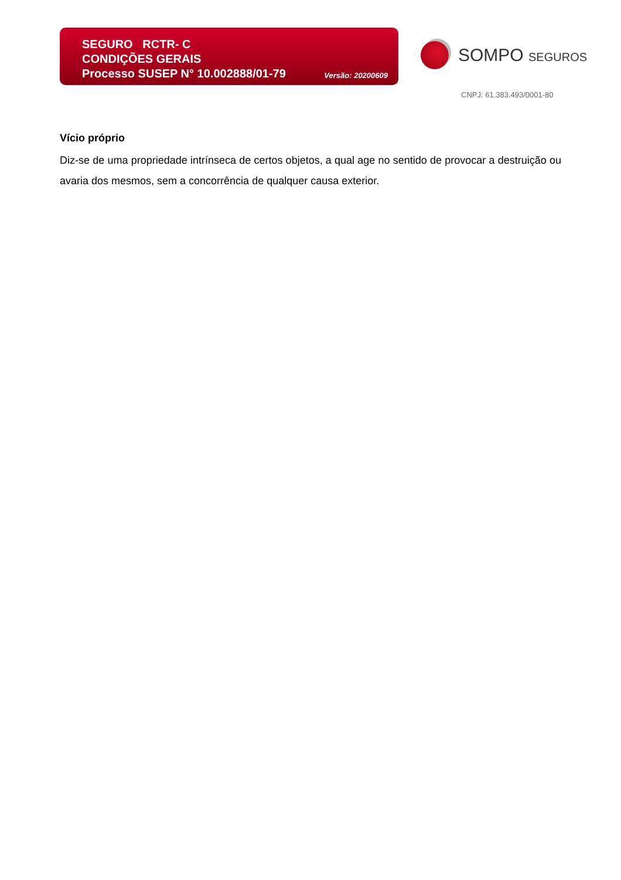SEGURO RCTR- C
CONDIÇÕES GERAIS
Processo SUSEP N° 10.002888/01-79
Versão: 20200609
SOMPO SEGUROS
CNPJ: 61.383.493/0001-80
Vício próprio
Diz-se de uma propriedade intrínseca de certos objetos, a qual age no sentido de provocar a destruição ou avaria dos mesmos, sem a concorrência de qualquer causa exterior.